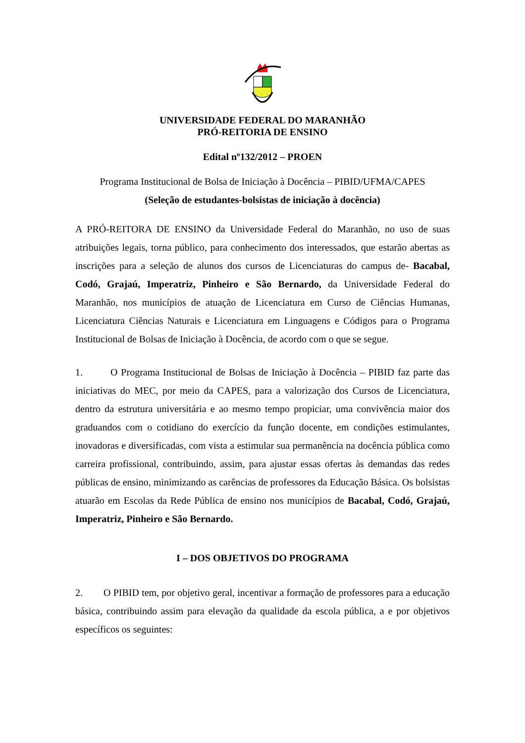UNIVERSIDADE FEDERAL DO MARANHÃO
PRÓ-REITORIA DE ENSINO
Edital nº132/2012 – PROEN
Programa Institucional de Bolsa de Iniciação à Docência – PIBID/UFMA/CAPES
(Seleção de estudantes-bolsistas de iniciação à docência)
A PRÓ-REITORA DE ENSINO da Universidade Federal do Maranhão, no uso de suas atribuições legais, torna público, para conhecimento dos interessados, que estarão abertas as inscrições para a seleção de alunos dos cursos de Licenciaturas do campus de- Bacabal, Codó, Grajaú, Imperatriz, Pinheiro e São Bernardo, da Universidade Federal do Maranhão, nos municípios de atuação de Licenciatura em Curso de Ciências Humanas, Licenciatura Ciências Naturais e Licenciatura em Linguagens e Códigos para o Programa Institucional de Bolsas de Iniciação à Docência, de acordo com o que se segue.
1. O Programa Institucional de Bolsas de Iniciação à Docência – PIBID faz parte das iniciativas do MEC, por meio da CAPES, para a valorização dos Cursos de Licenciatura, dentro da estrutura universitária e ao mesmo tempo propiciar, uma convivência maior dos graduandos com o cotidiano do exercício da função docente, em condições estimulantes, inovadoras e diversificadas, com vista a estimular sua permanência na docência pública como carreira profissional, contribuindo, assim, para ajustar essas ofertas às demandas das redes públicas de ensino, minimizando as carências de professores da Educação Básica. Os bolsistas atuarão em Escolas da Rede Pública de ensino nos municípios de Bacabal, Codó, Grajaú, Imperatriz, Pinheiro e São Bernardo.
I – DOS OBJETIVOS DO PROGRAMA
2. O PIBID tem, por objetivo geral, incentivar a formação de professores para a educação básica, contribuindo assim para elevação da qualidade da escola pública, a e por objetivos específicos os seguintes: